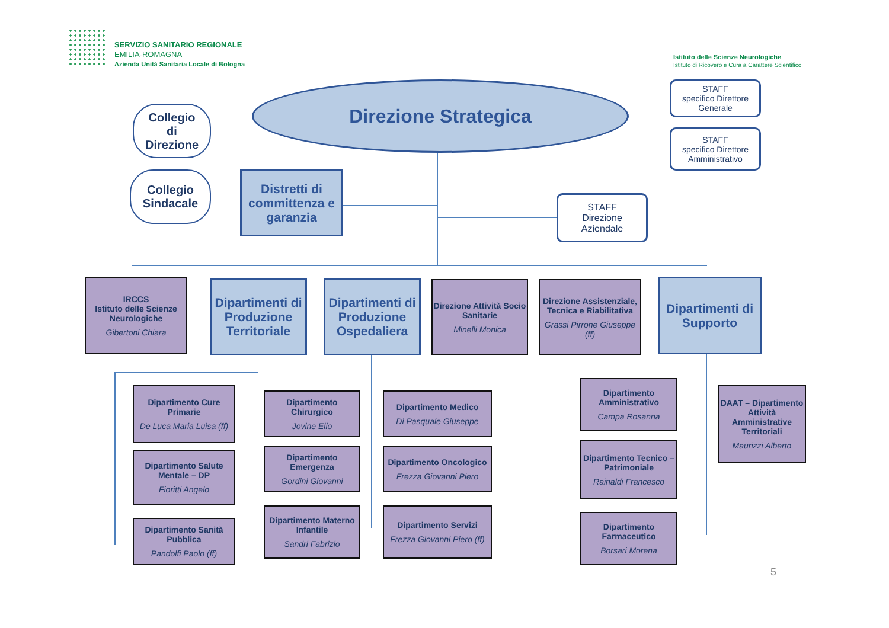SERVIZIO SANITARIO REGIONALE
EMILIA-ROMAGNA
Azienda Unità Sanitaria Locale di Bologna
Istituto delle Scienze Neurologiche
Istituto di Ricovero e Cura a Carattere Scientifico
Direzione Strategica
Collegio
di
Direzione
Collegio
Sindacale
Distretti di committenza e garanzia
STAFF
specifico Direttore Generale
STAFF
specifico Direttore Amministrativo
STAFF
Direzione
Aziendale
IRCCS
Istituto delle Scienze Neurologiche
Gibertoni Chiara
Dipartimenti di Produzione Territoriale
Dipartimenti di Produzione Ospedaliera
Direzione Attività Socio Sanitarie
Minelli Monica
Direzione Assistenziale, Tecnica e Riabilitativa
Grassi Pirrone Giuseppe (ff)
Dipartimenti di Supporto
Dipartimento Cure Primarie
De Luca Maria Luisa (ff)
Dipartimento Salute Mentale – DP
Fioritti Angelo
Dipartimento Sanità Pubblica
Pandolfi Paolo (ff)
Dipartimento Chirurgico
Jovine Elio
Dipartimento Emergenza
Gordini Giovanni
Dipartimento Materno Infantile
Sandri Fabrizio
Dipartimento Medico
Di Pasquale Giuseppe
Dipartimento Oncologico
Frezza Giovanni Piero
Dipartimento Servizi
Frezza Giovanni Piero (ff)
Dipartimento Amministrativo
Campa Rosanna
Dipartimento Tecnico – Patrimoniale
Rainaldi Francesco
Dipartimento Farmaceutico
Borsari Morena
DAAT – Dipartimento Attività Amministrative Territoriali
Maurizzi Alberto
5